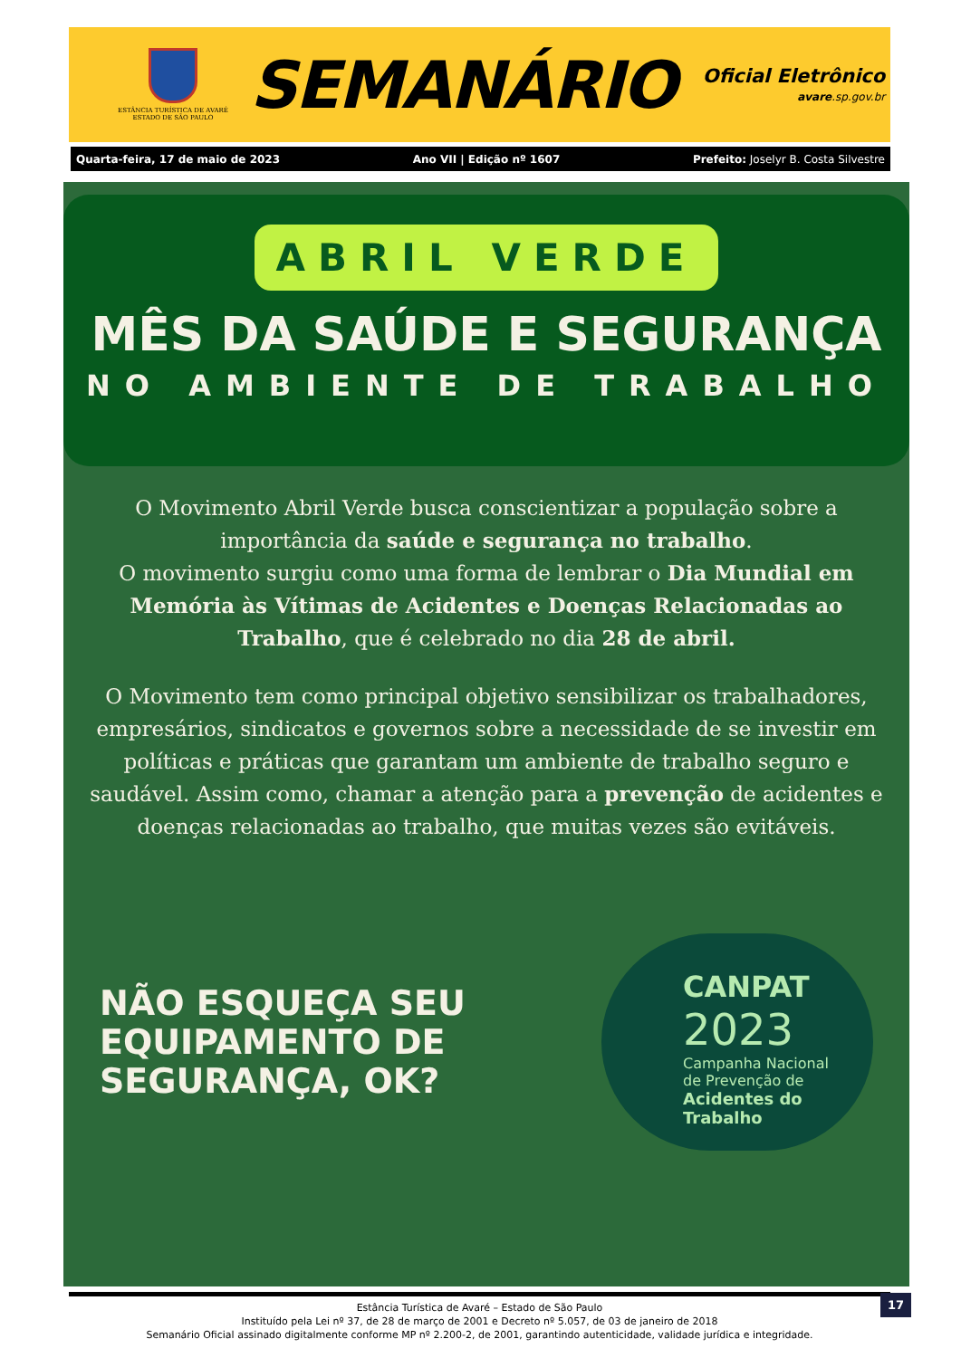ESTÂNCIA TURÍSTICA DE AVARÉ
ESTADO DE SÃO PAULO
SEMANÁRIO
Oficial Eletrônico
avare.sp.gov.br
Quarta-feira, 17 de maio de 2023 Ano VII | Edição nº 1607 Prefeito: Joselyr B. Costa Silvestre
ABRIL VERDE
MÊS DA SAÚDE E SEGURANÇA
NO AMBIENTE DE TRABALHO
O Movimento Abril Verde busca conscientizar a população sobre a importância da saúde e segurança no trabalho.
O movimento surgiu como uma forma de lembrar o Dia Mundial em Memória às Vítimas de Acidentes e Doenças Relacionadas ao Trabalho, que é celebrado no dia 28 de abril.
O Movimento tem como principal objetivo sensibilizar os trabalhadores, empresários, sindicatos e governos sobre a necessidade de se investir em políticas e práticas que garantam um ambiente de trabalho seguro e saudável. Assim como, chamar a atenção para a prevenção de acidentes e doenças relacionadas ao trabalho, que muitas vezes são evitáveis.
NÃO ESQUEÇA SEU
EQUIPAMENTO DE
SEGURANÇA, OK?
CANPAT
2023
Campanha Nacional
de Prevenção de
Acidentes do
Trabalho
Estância Turística de Avaré – Estado de São Paulo
Instituído pela Lei nº 37, de 28 de março de 2001 e Decreto nº 5.057, de 03 de janeiro de 2018
Semanário Oficial assinado digitalmente conforme MP nº 2.200-2, de 2001, garantindo autenticidade, validade jurídica e integridade.
17